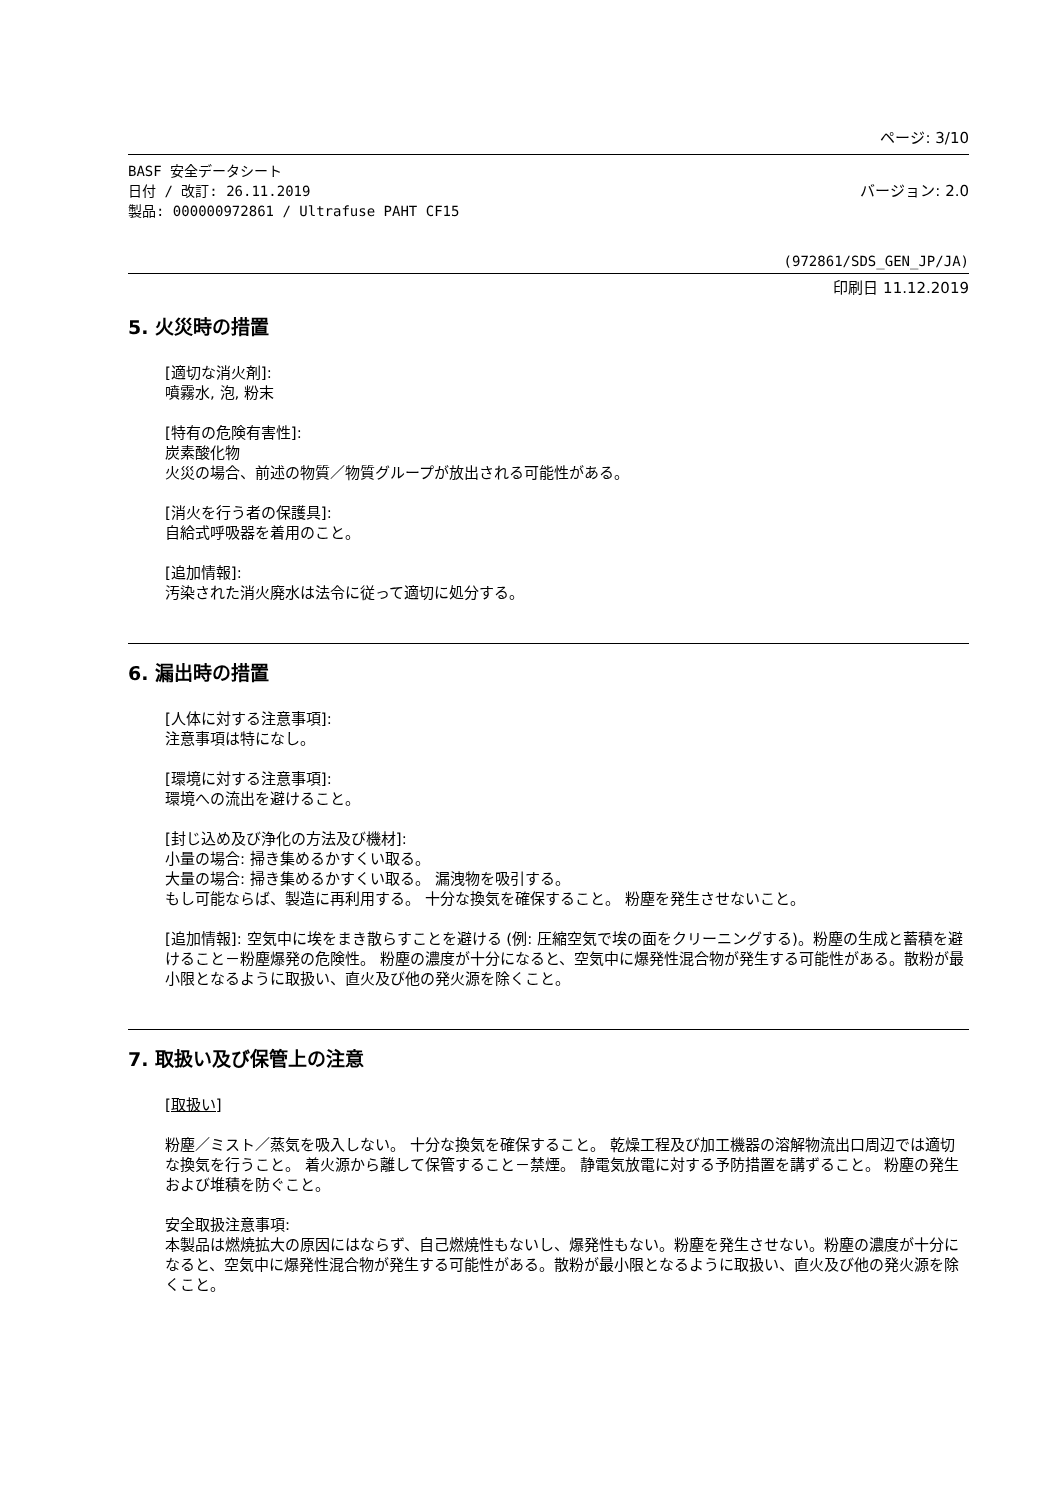ページ: 3/10
BASF 安全データシート
日付 / 改訂: 26.11.2019 バージョン: 2.0
製品: 000000972861 / Ultrafuse PAHT CF15
(972861/SDS_GEN_JP/JA)
印刷日 11.12.2019
5. 火災時の措置
[適切な消火剤]:
噴霧水, 泡, 粉末
[特有の危険有害性]:
炭素酸化物
火災の場合、前述の物質／物質グループが放出される可能性がある。
[消火を行う者の保護具]:
自給式呼吸器を着用のこと。
[追加情報]:
汚染された消火廃水は法令に従って適切に処分する。
6. 漏出時の措置
[人体に対する注意事項]:
注意事項は特になし。
[環境に対する注意事項]:
環境への流出を避けること。
[封じ込め及び浄化の方法及び機材]:
小量の場合: 掃き集めるかすくい取る。
大量の場合: 掃き集めるかすくい取る。 漏洩物を吸引する。
もし可能ならば、製造に再利用する。 十分な換気を確保すること。 粉塵を発生させないこと。
[追加情報]: 空気中に埃をまき散らすことを避ける (例: 圧縮空気で埃の面をクリーニングする)。粉塵の生成と蓄積を避けること－粉塵爆発の危険性。 粉塵の濃度が十分になると、空気中に爆発性混合物が発生する可能性がある。散粉が最小限となるように取扱い、直火及び他の発火源を除くこと。
7. 取扱い及び保管上の注意
[取扱い]
粉塵／ミスト／蒸気を吸入しない。 十分な換気を確保すること。 乾燥工程及び加工機器の溶解物流出口周辺では適切な換気を行うこと。 着火源から離して保管すること－禁煙。 静電気放電に対する予防措置を講ずること。 粉塵の発生および堆積を防ぐこと。
安全取扱注意事項:
本製品は燃焼拡大の原因にはならず、自己燃焼性もないし、爆発性もない。粉塵を発生させない。粉塵の濃度が十分になると、空気中に爆発性混合物が発生する可能性がある。散粉が最小限となるように取扱い、直火及び他の発火源を除くこと。